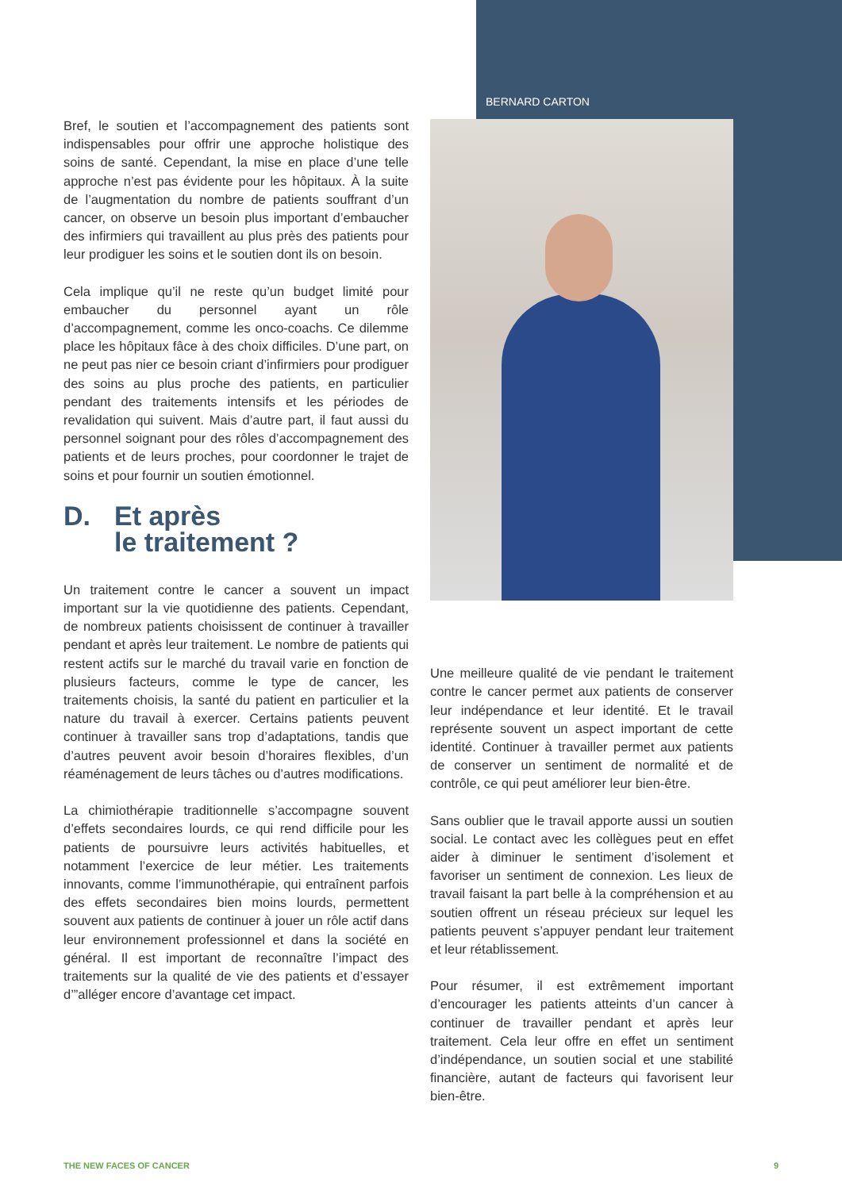Bref, le soutien et l’accompagnement des patients sont indispensables pour offrir une approche holistique des soins de santé. Cependant, la mise en place d’une telle approche n’est pas évidente pour les hôpitaux. À la suite de l’augmentation du nombre de patients souffrant d’un cancer, on observe un besoin plus important d’embaucher des infirmiers qui travaillent au plus près des patients pour leur prodiguer les soins et le soutien dont ils on besoin.
Cela implique qu’il ne reste qu’un budget limité pour embaucher du personnel ayant un rôle d’accompagnement, comme les onco-coachs. Ce dilemme place les hôpitaux fâce à des choix difficiles. D’une part, on ne peut pas nier ce besoin criant d’infirmiers pour prodiguer des soins au plus proche des patients, en particulier pendant des traitements intensifs et les périodes de revalidation qui suivent. Mais d’autre part, il faut aussi du personnel soignant pour des rôles d’accompagnement des patients et de leurs proches, pour coordonner le trajet de soins et pour fournir un soutien émotionnel.
D. Et après
le traitement ?
Un traitement contre le cancer a souvent un impact important sur la vie quotidienne des patients. Cependant, de nombreux patients choisissent de continuer à travailler pendant et après leur traitement. Le nombre de patients qui restent actifs sur le marché du travail varie en fonction de plusieurs facteurs, comme le type de cancer, les traitements choisis, la santé du patient en particulier et la nature du travail à exercer. Certains patients peuvent continuer à travailler sans trop d’adaptations, tandis que d’autres peuvent avoir besoin d’horaires flexibles, d’un réaménagement de leurs tâches ou d’autres modifications.
La chimiothérapie traditionnelle s’accompagne souvent d’effets secondaires lourds, ce qui rend difficile pour les patients de poursuivre leurs activités habituelles, et notamment l’exercice de leur métier. Les traitements innovants, comme l’immunothérapie, qui entraînent parfois des effets secondaires bien moins lourds, permettent souvent aux patients de continuer à jouer un rôle actif dans leur environnement professionnel et dans la société en général. Il est important de reconnaître l’impact des traitements sur la qualité de vie des patients et d’essayer d’”alléger encore d’avantage cet impact.
BERNARD CARTON
Une meilleure qualité de vie pendant le traitement contre le cancer permet aux patients de conserver leur indépendance et leur identité. Et le travail représente souvent un aspect important de cette identité. Continuer à travailler permet aux patients de conserver un sentiment de normalité et de contrôle, ce qui peut améliorer leur bien-être.
Sans oublier que le travail apporte aussi un soutien social. Le contact avec les collègues peut en effet aider à diminuer le sentiment d’isolement et favoriser un sentiment de connexion. Les lieux de travail faisant la part belle à la compréhension et au soutien offrent un réseau précieux sur lequel les patients peuvent s’appuyer pendant leur traitement et leur rétablissement.
Pour résumer, il est extrêmement important d’encourager les patients atteints d’un cancer à continuer de travailler pendant et après leur traitement. Cela leur offre en effet un sentiment d’indépendance, un soutien social et une stabilité financière, autant de facteurs qui favorisent leur bien-être.
THE NEW FACES OF CANCER 9